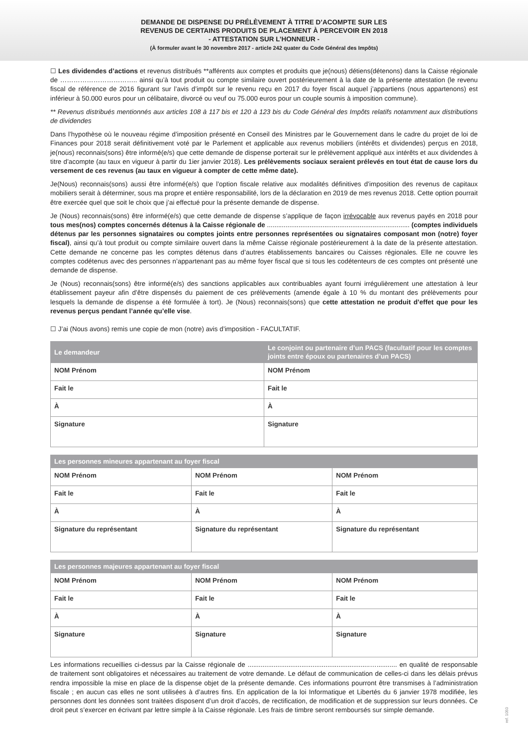DEMANDE DE DISPENSE DU PRÉLÈVEMENT À TITRE D’ACOMPTE SUR LES
REVENUS DE CERTAINS PRODUITS DE PLACEMENT À PERCEVOIR EN 2018
- ATTESTATION SUR L’HONNEUR -
(À formuler avant le 30 novembre 2017 - article 242 quater du Code Général des Impôts)
☐ Les dividendes d’actions et revenus distribués **afférents aux comptes et produits que je(nous) détiens(détenons) dans la Caisse régionale de …………………………….. ainsi qu’à tout produit ou compte similaire ouvert postérieurement à la date de la présente attestation (le revenu fiscal de référence de 2016 figurant sur l’avis d’impôt sur le revenu reçu en 2017 du foyer fiscal auquel j’appartiens (nous appartenons) est inférieur à 50.000 euros pour un célibataire, divorcé ou veuf ou 75.000 euros pour un couple soumis à imposition commune).
** Revenus distribués mentionnés aux articles 108 à 117 bis et 120 à 123 bis du Code Général des Impôts relatifs notamment aux distributions de dividendes
Dans l’hypothèse où le nouveau régime d’imposition présenté en Conseil des Ministres par le Gouvernement dans le cadre du projet de loi de Finances pour 2018 serait définitivement voté par le Parlement et applicable aux revenus mobiliers (intérêts et dividendes) perçus en 2018, je(nous) reconnais(sons) être informé(e/s) que cette demande de dispense porterait sur le prélèvement appliqué aux intérêts et aux dividendes à titre d’acompte (au taux en vigueur à partir du 1ier janvier 2018). Les prélèvements sociaux seraient prélevés en tout état de cause lors du versement de ces revenus (au taux en vigueur à compter de cette même date).
Je(Nous) reconnais(sons) aussi être informé(e/s) que l’option fiscale relative aux modalités définitives d’imposition des revenus de capitaux mobiliers serait à déterminer, sous ma propre et entière responsabilité, lors de la déclaration en 2019 de mes revenus 2018. Cette option pourrait être exercée quel que soit le choix que j’ai effectué pour la présente demande de dispense.
Je (Nous) reconnais(sons) être informé(e/s) que cette demande de dispense s’applique de façon irrévocable aux revenus payés en 2018 pour tous mes(nos) comptes concernés détenus à la Caisse régionale de ............................................................................. (comptes individuels détenus par les personnes signataires ou comptes joints entre personnes représentées ou signataires composant mon (notre) foyer fiscal), ainsi qu’à tout produit ou compte similaire ouvert dans la même Caisse régionale postérieurement à la date de la présente attestation. Cette demande ne concerne pas les comptes détenus dans d’autres établissements bancaires ou Caisses régionales. Elle ne couvre les comptes codétenus avec des personnes n’appartenant pas au même foyer fiscal que si tous les codétenteurs de ces comptes ont présenté une demande de dispense.
Je (Nous) reconnais(sons) être informé(e/s) des sanctions applicables aux contribuables ayant fourni irrégulièrement une attestation à leur établissement payeur afin d’être dispensés du paiement de ces prélèvements (amende égale à 10 % du montant des prélèvements pour lesquels la demande de dispense a été formulée à tort). Je (Nous) reconnais(sons) que cette attestation ne produit d’effet que pour les revenus perçus pendant l’année qu’elle vise.
☐ J’ai (Nous avons) remis une copie de mon (notre) avis d’imposition - FACULTATIF.
| Le demandeur | Le conjoint ou partenaire d’un PACS (facultatif pour les comptes joints entre époux ou partenaires d’un PACS) |
| --- | --- |
| NOM Prénom | NOM Prénom |
| Fait le | Fait le |
| À | À |
| Signature | Signature |
| Les personnes mineures appartenant au foyer fiscal | | |
| --- | --- | --- |
| NOM Prénom | NOM Prénom | NOM Prénom |
| Fait le | Fait le | Fait le |
| À | À | À |
| Signature du représentant | Signature du représentant | Signature du représentant |
| Les personnes majeures appartenant au foyer fiscal | | |
| --- | --- | --- |
| NOM Prénom | NOM Prénom | NOM Prénom |
| Fait le | Fait le | Fait le |
| À | À | À |
| Signature | Signature | Signature |
Les informations recueillies ci-dessus par la Caisse régionale de ..................................................................…........... en qualité de responsable de traitement sont obligatoires et nécessaires au traitement de votre demande. Le défaut de communication de celles-ci dans les délais prévus rendra impossible la mise en place de la dispense objet de la présente demande. Ces informations pourront être transmises à l’administration fiscale ; en aucun cas elles ne sont utilisées à d’autres fins. En application de la loi Informatique et Libertés du 6 janvier 1978 modifiée, les personnes dont les données sont traitées disposent d’un droit d’accès, de rectification, de modification et de suppression sur leurs données. Ce droit peut s’exercer en écrivant par lettre simple à la Caisse régionale. Les frais de timbre seront remboursés sur simple demande.
ref. 1050